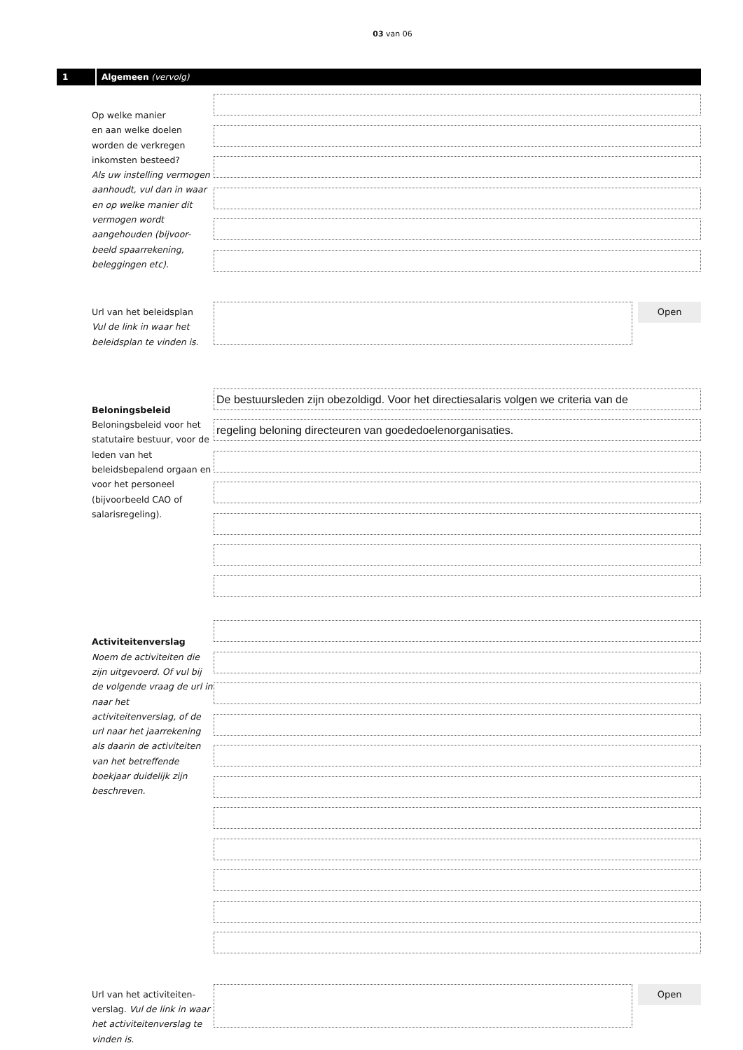03 van 06
1 Algemeen (vervolg)
Op welke manier
en aan welke doelen
worden de verkregen
inkomsten besteed?
Als uw instelling vermogen aanhoudt, vul dan in waar en op welke manier dit vermogen wordt aangehouden (bijvoor-beeld spaarrekening, beleggingen etc).
Url van het beleidsplan
Vul de link in waar het beleidsplan te vinden is.
Open
Beloningsbeleid
Beloningsbeleid voor het statutaire bestuur, voor de leden van het beleidsbepalend orgaan en voor het personeel (bijvoorbeeld CAO of salarisregeling).
De bestuursleden zijn obezoldigd. Voor het directiesalaris volgen we criteria van de
regeling beloning directeuren van goededoelenorganisaties.
Activiteitenverslag
Noem de activiteiten die zijn uitgevoerd. Of vul bij de volgende vraag de url in naar het activiteitenverslag, of de url naar het jaarrekening als daarin de activiteiten van het betreffende boekjaar duidelijk zijn beschreven.
Url van het activiteiten-verslag. Vul de link in waar het activiteitenverslag te vinden is.
Open